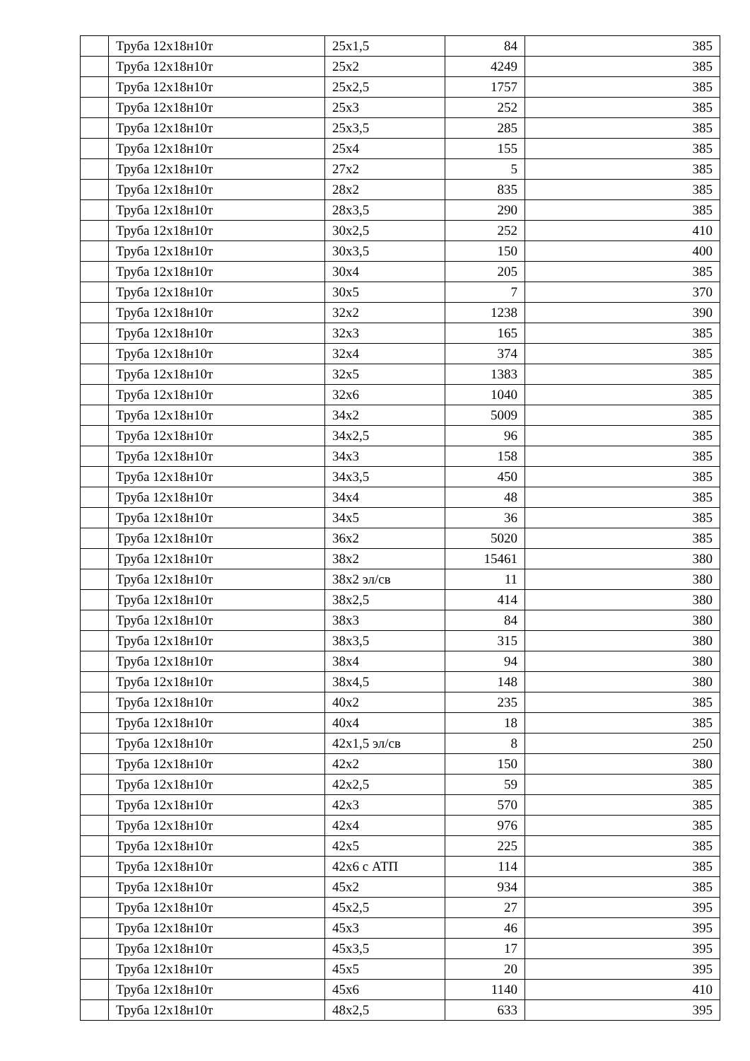| | Труба 12х18н10т | 25х1,5 | 84 | 385 |
| | Труба 12х18н10т | 25х2 | 4249 | 385 |
| | Труба 12х18н10т | 25х2,5 | 1757 | 385 |
| | Труба 12х18н10т | 25х3 | 252 | 385 |
| | Труба 12х18н10т | 25х3,5 | 285 | 385 |
| | Труба 12х18н10т | 25х4 | 155 | 385 |
| | Труба 12х18н10т | 27х2 | 5 | 385 |
| | Труба 12х18н10т | 28х2 | 835 | 385 |
| | Труба 12х18н10т | 28х3,5 | 290 | 385 |
| | Труба 12х18н10т | 30х2,5 | 252 | 410 |
| | Труба 12х18н10т | 30х3,5 | 150 | 400 |
| | Труба 12х18н10т | 30х4 | 205 | 385 |
| | Труба 12х18н10т | 30х5 | 7 | 370 |
| | Труба 12х18н10т | 32х2 | 1238 | 390 |
| | Труба 12х18н10т | 32х3 | 165 | 385 |
| | Труба 12х18н10т | 32х4 | 374 | 385 |
| | Труба 12х18н10т | 32х5 | 1383 | 385 |
| | Труба 12х18н10т | 32х6 | 1040 | 385 |
| | Труба 12х18н10т | 34х2 | 5009 | 385 |
| | Труба 12х18н10т | 34х2,5 | 96 | 385 |
| | Труба 12х18н10т | 34х3 | 158 | 385 |
| | Труба 12х18н10т | 34х3,5 | 450 | 385 |
| | Труба 12х18н10т | 34х4 | 48 | 385 |
| | Труба 12х18н10т | 34х5 | 36 | 385 |
| | Труба 12х18н10т | 36х2 | 5020 | 385 |
| | Труба 12х18н10т | 38х2 | 15461 | 380 |
| | Труба 12х18н10т | 38х2 эл/св | 11 | 380 |
| | Труба 12х18н10т | 38х2,5 | 414 | 380 |
| | Труба 12х18н10т | 38х3 | 84 | 380 |
| | Труба 12х18н10т | 38х3,5 | 315 | 380 |
| | Труба 12х18н10т | 38х4 | 94 | 380 |
| | Труба 12х18н10т | 38х4,5 | 148 | 380 |
| | Труба 12х18н10т | 40х2 | 235 | 385 |
| | Труба 12х18н10т | 40х4 | 18 | 385 |
| | Труба 12х18н10т | 42х1,5 эл/св | 8 | 250 |
| | Труба 12х18н10т | 42х2 | 150 | 380 |
| | Труба 12х18н10т | 42х2,5 | 59 | 385 |
| | Труба 12х18н10т | 42х3 | 570 | 385 |
| | Труба 12х18н10т | 42х4 | 976 | 385 |
| | Труба 12х18н10т | 42х5 | 225 | 385 |
| | Труба 12х18н10т | 42х6 с АТП | 114 | 385 |
| | Труба 12х18н10т | 45х2 | 934 | 385 |
| | Труба 12х18н10т | 45х2,5 | 27 | 395 |
| | Труба 12х18н10т | 45х3 | 46 | 395 |
| | Труба 12х18н10т | 45х3,5 | 17 | 395 |
| | Труба 12х18н10т | 45х5 | 20 | 395 |
| | Труба 12х18н10т | 45х6 | 1140 | 410 |
| | Труба 12х18н10т | 48х2,5 | 633 | 395 |